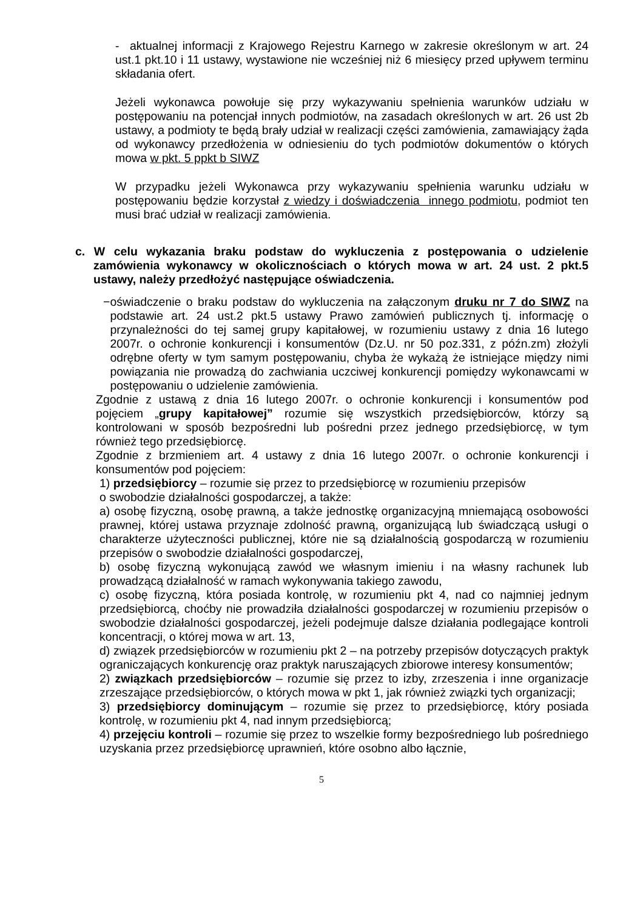- aktualnej informacji z Krajowego Rejestru Karnego w zakresie określonym w art. 24 ust.1 pkt.10 i 11 ustawy, wystawione nie wcześniej niż 6 miesięcy przed upływem terminu składania ofert.
Jeżeli wykonawca powołuje się przy wykazywaniu spełnienia warunków udziału w postępowaniu na potencjał innych podmiotów, na zasadach określonych w art. 26 ust 2b ustawy, a podmioty te będą brały udział w realizacji części zamówienia, zamawiający żąda od wykonawcy przedłożenia w odniesieniu do tych podmiotów dokumentów o których mowa w pkt. 5 ppkt b SIWZ
W przypadku jeżeli Wykonawca przy wykazywaniu spełnienia warunku udziału w postępowaniu będzie korzystał z wiedzy i doświadczenia innego podmiotu, podmiot ten musi brać udział w realizacji zamówienia.
c. W celu wykazania braku podstaw do wykluczenia z postępowania o udzielenie zamówienia wykonawcy w okolicznościach o których mowa w art. 24 ust. 2 pkt.5 ustawy, należy przedłożyć następujące oświadczenia.
− oświadczenie o braku podstaw do wykluczenia na załączonym druku nr 7 do SIWZ na podstawie art. 24 ust.2 pkt.5 ustawy Prawo zamówień publicznych tj. informację o przynależności do tej samej grupy kapitałowej, w rozumieniu ustawy z dnia 16 lutego 2007r. o ochronie konkurencji i konsumentów (Dz.U. nr 50 poz.331, z późn.zm) złożyli odrębne oferty w tym samym postępowaniu, chyba że wykażą że istniejące między nimi powiązania nie prowadzą do zachwiania uczciwej konkurencji pomiędzy wykonawcami w postępowaniu o udzielenie zamówienia.
Zgodnie z ustawą z dnia 16 lutego 2007r. o ochronie konkurencji i konsumentów pod pojęciem „grupy kapitałowej” rozumie się wszystkich przedsiębiorców, którzy są kontrolowani w sposób bezpośredni lub pośredni przez jednego przedsiębiorcę, w tym również tego przedsiębiorcę.
Zgodnie z brzmieniem art. 4 ustawy z dnia 16 lutego 2007r. o ochronie konkurencji i konsumentów pod pojęciem:
1) przedsiębiorcy – rozumie się przez to przedsiębiorcę w rozumieniu przepisów
o swobodzie działalności gospodarczej, a także:
a) osobę fizyczną, osobę prawną, a także jednostkę organizacyjną mniemającą osobowości prawnej, której ustawa przyznaje zdolność prawną, organizującą lub świadczącą usługi o charakterze użyteczności publicznej, które nie są działalnością gospodarczą w rozumieniu przepisów o swobodzie działalności gospodarczej,
b) osobę fizyczną wykonującą zawód we własnym imieniu i na własny rachunek lub prowadzącą działalność w ramach wykonywania takiego zawodu,
c) osobę fizyczną, która posiada kontrolę, w rozumieniu pkt 4, nad co najmniej jednym przedsiębiorcą, choćby nie prowadziła działalności gospodarczej w rozumieniu przepisów o swobodzie działalności gospodarczej, jeżeli podejmuje dalsze działania podlegające kontroli koncentracji, o której mowa w art. 13,
d) związek przedsiębiorców w rozumieniu pkt 2 – na potrzeby przepisów dotyczących praktyk ograniczających konkurencję oraz praktyk naruszających zbiorowe interesy konsumentów;
2) związkach przedsiębiorców – rozumie się przez to izby, zrzeszenia i inne organizacje zrzeszające przedsiębiorców, o których mowa w pkt 1, jak również związki tych organizacji;
3) przedsiębiorcy dominującym – rozumie się przez to przedsiębiorcę, który posiada kontrolę, w rozumieniu pkt 4, nad innym przedsiębiorcą;
4) przejęciu kontroli – rozumie się przez to wszelkie formy bezpośredniego lub pośredniego uzyskania przez przedsiębiorcę uprawnień, które osobno albo łącznie,
5